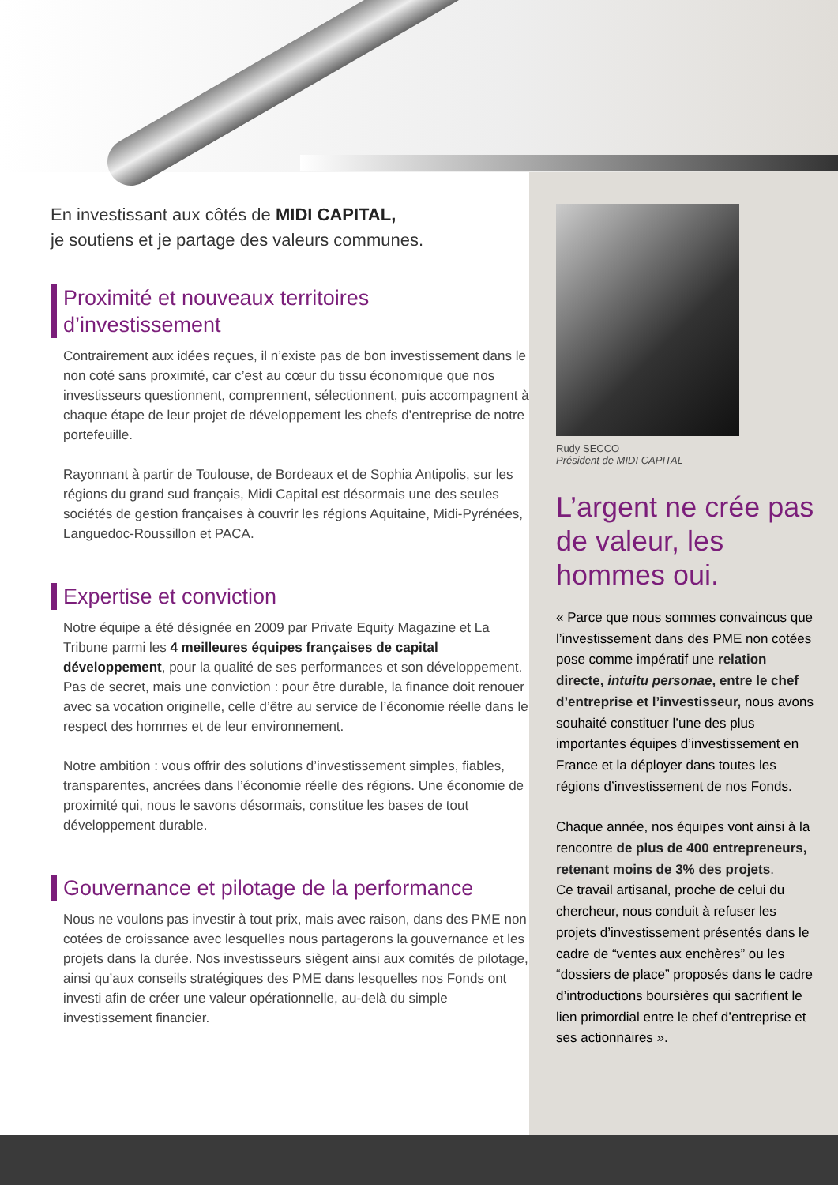En investissant aux côtés de MIDI CAPITAL,
je soutiens et je partage des valeurs communes.
Proximité et nouveaux territoires d’investissement
Contrairement aux idées reçues, il n’existe pas de bon investissement dans le non coté sans proximité, car c’est au cœur du tissu économique que nos investisseurs questionnent, comprennent, sélectionnent, puis accompagnent à chaque étape de leur projet de développement les chefs d’entreprise de notre portefeuille.
Rayonnant à partir de Toulouse, de Bordeaux et de Sophia Antipolis, sur les régions du grand sud français, Midi Capital est désormais une des seules sociétés de gestion françaises à couvrir les régions Aquitaine, Midi-Pyrénées, Languedoc-Roussillon et PACA.
Expertise et conviction
Notre équipe a été désignée en 2009 par Private Equity Magazine et La Tribune parmi les 4 meilleures équipes françaises de capital développement, pour la qualité de ses performances et son développement. Pas de secret, mais une conviction : pour être durable, la finance doit renouer avec sa vocation originelle, celle d’être au service de l’économie réelle dans le respect des hommes et de leur environnement.
Notre ambition : vous offrir des solutions d’investissement simples, fiables, transparentes, ancrées dans l’économie réelle des régions. Une économie de proximité qui, nous le savons désormais, constitue les bases de tout développement durable.
Gouvernance et pilotage de la performance
Nous ne voulons pas investir à tout prix, mais avec raison, dans des PME non cotées de croissance avec lesquelles nous partagerons la gouvernance et les projets dans la durée. Nos investisseurs siègent ainsi aux comités de pilotage, ainsi qu’aux conseils stratégiques des PME dans lesquelles nos Fonds ont investi afin de créer une valeur opérationnelle, au-delà du simple investissement financier.
Rudy SECCO
Président de MIDI CAPITAL
L’argent ne crée pas de valeur, les hommes oui.
« Parce que nous sommes convaincus que l’investissement dans des PME non cotées pose comme impératif une relation directe, intuitu personae, entre le chef d’entreprise et l’investisseur, nous avons souhaité constituer l’une des plus importantes équipes d’investissement en France et la déployer dans toutes les régions d’investissement de nos Fonds.
Chaque année, nos équipes vont ainsi à la rencontre de plus de 400 entrepreneurs, retenant moins de 3% des projets.
Ce travail artisanal, proche de celui du chercheur, nous conduit à refuser les projets d’investissement présentés dans le cadre de “ventes aux enchères” ou les “dossiers de place” proposés dans le cadre d’introductions boursières qui sacrifient le lien primordial entre le chef d’entreprise et ses actionnaires ».